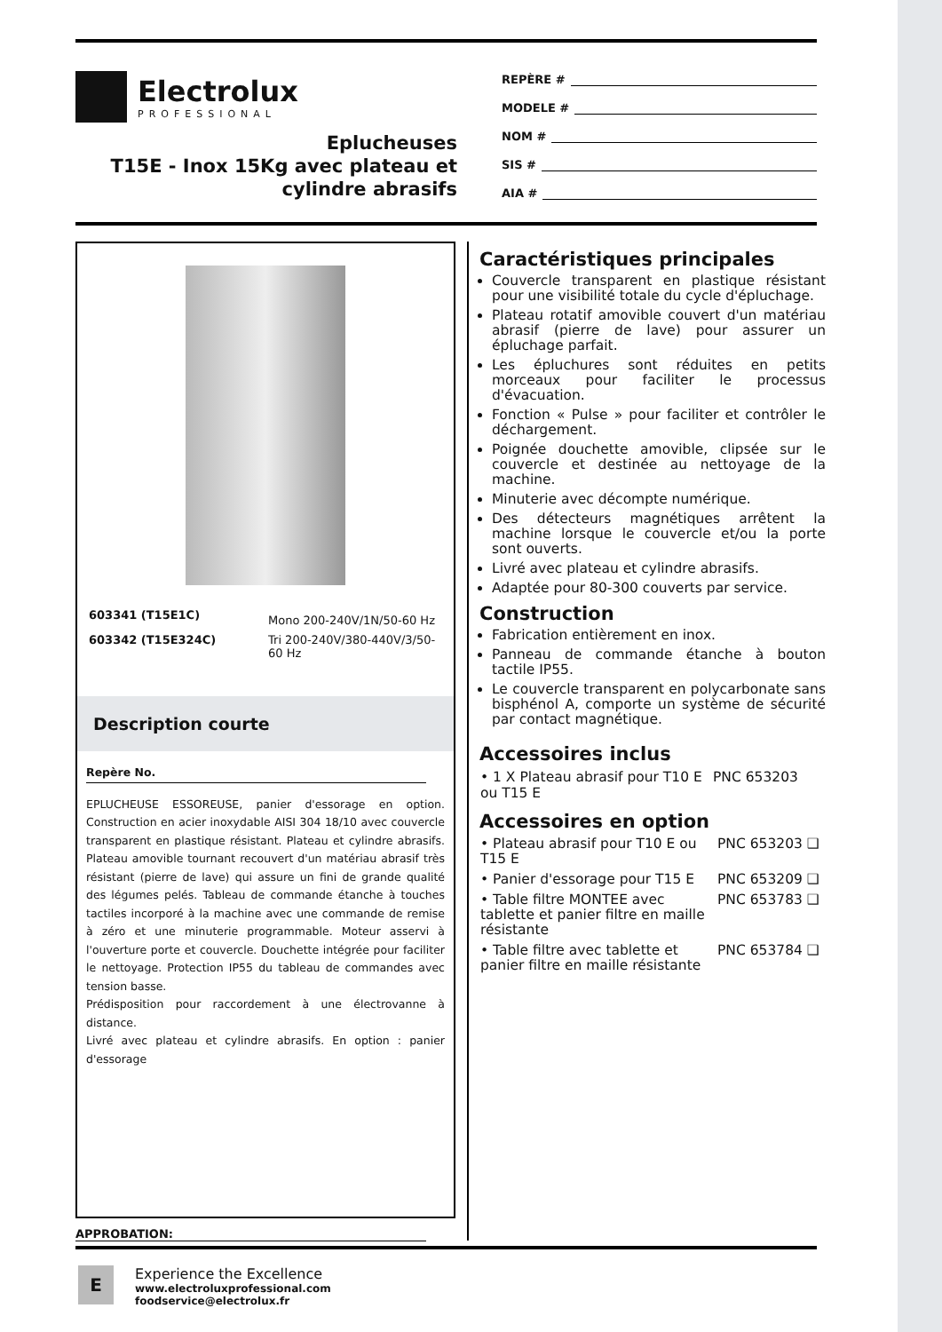Electrolux
PROFESSIONAL
Eplucheuses
T15E - Inox 15Kg avec plateau et cylindre abrasifs
REPÈRE #
MODELE #
NOM #
SIS #
AIA #
| 603341 (T15E1C) | Mono 200-240V/1N/50-60 Hz |
| 603342 (T15E324C) | Tri 200-240V/380-440V/3/50-60 Hz |
Description courte
Repère No.
EPLUCHEUSE ESSOREUSE, panier d'essorage en option. Construction en acier inoxydable AISI 304 18/10 avec couvercle transparent en plastique résistant. Plateau et cylindre abrasifs. Plateau amovible tournant recouvert d'un matériau abrasif très résistant (pierre de lave) qui assure un fini de grande qualité des légumes pelés. Tableau de commande étanche à touches tactiles incorporé à la machine avec une commande de remise à zéro et une minuterie programmable. Moteur asservi à l'ouverture porte et couvercle. Douchette intégrée pour faciliter le nettoyage. Protection IP55 du tableau de commandes avec tension basse.
Prédisposition pour raccordement à une électrovanne à distance.
Livré avec plateau et cylindre abrasifs. En option : panier d'essorage
APPROBATION:
Caractéristiques principales
Couvercle transparent en plastique résistant pour une visibilité totale du cycle d'épluchage.
Plateau rotatif amovible couvert d'un matériau abrasif (pierre de lave) pour assurer un épluchage parfait.
Les épluchures sont réduites en petits morceaux pour faciliter le processus d'évacuation.
Fonction « Pulse » pour faciliter et contrôler le déchargement.
Poignée douchette amovible, clipsée sur le couvercle et destinée au nettoyage de la machine.
Minuterie avec décompte numérique.
Des détecteurs magnétiques arrêtent la machine lorsque le couvercle et/ou la porte sont ouverts.
Livré avec plateau et cylindre abrasifs.
Adaptée pour 80-300 couverts par service.
Construction
Fabrication entièrement en inox.
Panneau de commande étanche à bouton tactile IP55.
Le couvercle transparent en polycarbonate sans bisphénol A, comporte un système de sécurité par contact magnétique.
Accessoires inclus
| • 1 X Plateau abrasif pour T10 E ou T15 E | PNC 653203 |
Accessoires en option
| • Plateau abrasif pour T10 E ou T15 E | PNC 653203 ❑ |
| • Panier d'essorage pour T15 E | PNC 653209 ❑ |
| • Table filtre MONTEE avec tablette et panier filtre en maille résistante | PNC 653783 ❑ |
| • Table filtre avec tablette et panier filtre en maille résistante | PNC 653784 ❑ |
E
Experience the Excellence
www.electroluxprofessional.com
foodservice@electrolux.fr